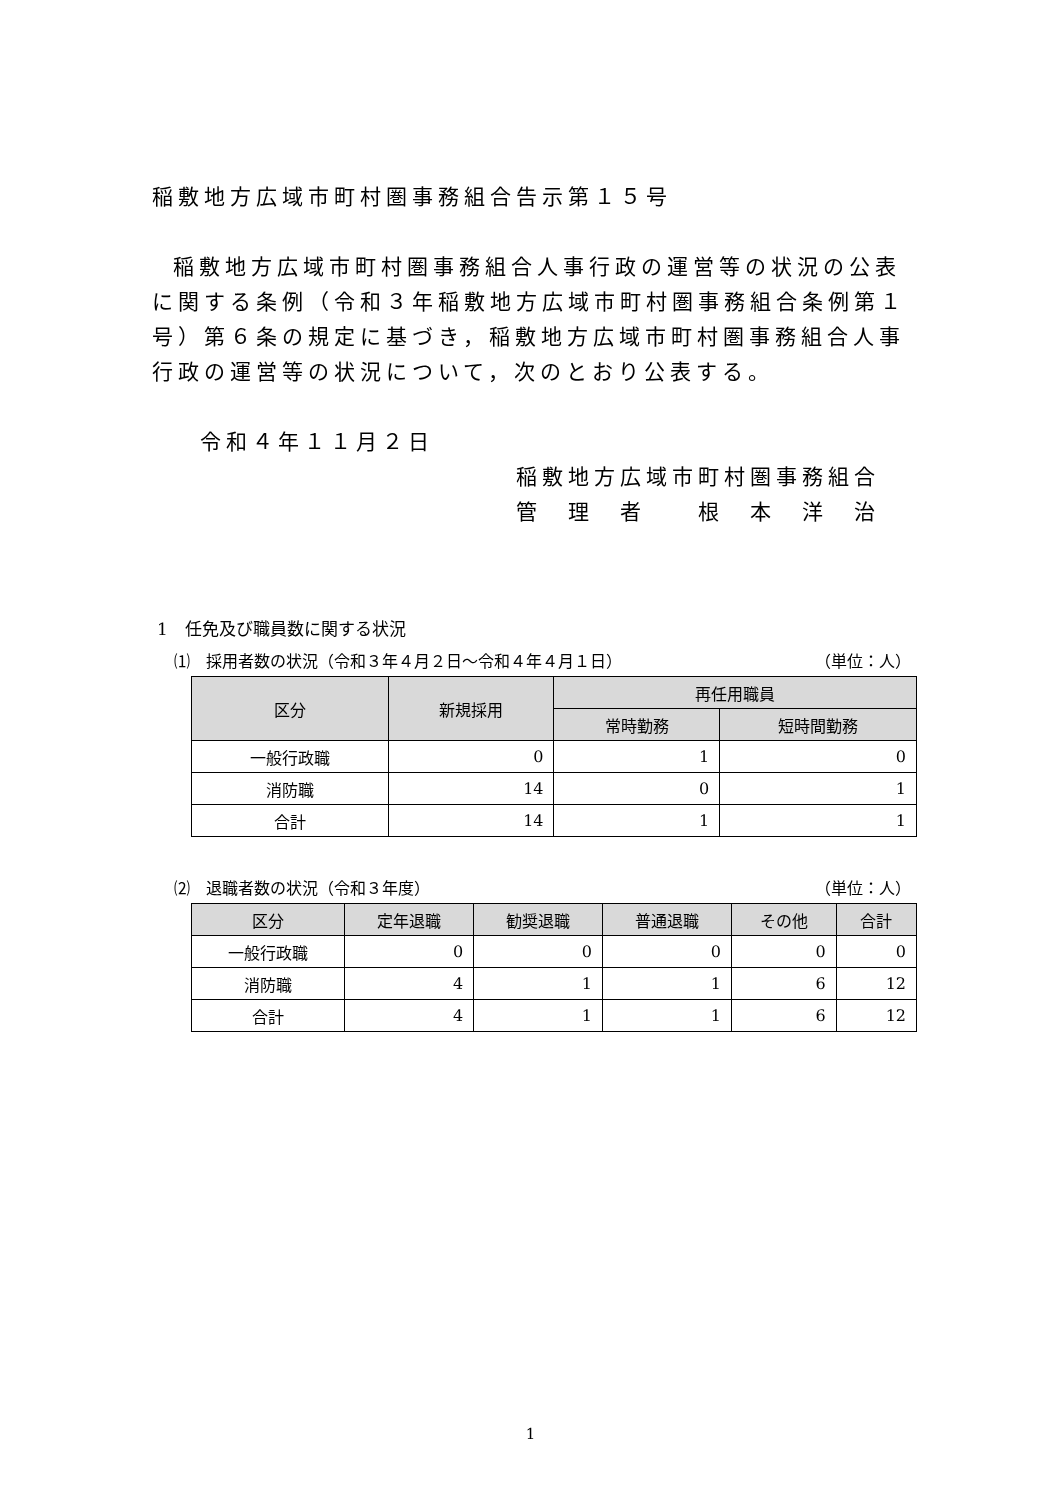稲敷地方広域市町村圏事務組合告示第１５号
稲敷地方広域市町村圏事務組合人事行政の運営等の状況の公表に関する条例（令和３年稲敷地方広域市町村圏事務組合条例第１号）第６条の規定に基づき，稲敷地方広域市町村圏事務組合人事行政の運営等の状況について，次のとおり公表する。
令和４年１１月２日
稲敷地方広域市町村圏事務組合
管　理　者　　根　本　洋　治
1　任免及び職員数に関する状況
⑴　採用者数の状況（令和３年４月２日〜令和４年４月１日） （単位：人）
| 区分 | 新規採用 | 再任用職員 | |
| --- | --- | --- | --- |
| | | 常時勤務 | 短時間勤務 |
| 一般行政職 | 0 | 1 | 0 |
| 消防職 | 14 | 0 | 1 |
| 合計 | 14 | 1 | 1 |
⑵　退職者数の状況（令和３年度） （単位：人）
| 区分 | 定年退職 | 勧奨退職 | 普通退職 | その他 | 合計 |
| --- | --- | --- | --- | --- | --- |
| 一般行政職 | 0 | 0 | 0 | 0 | 0 |
| 消防職 | 4 | 1 | 1 | 6 | 12 |
| 合計 | 4 | 1 | 1 | 6 | 12 |
1